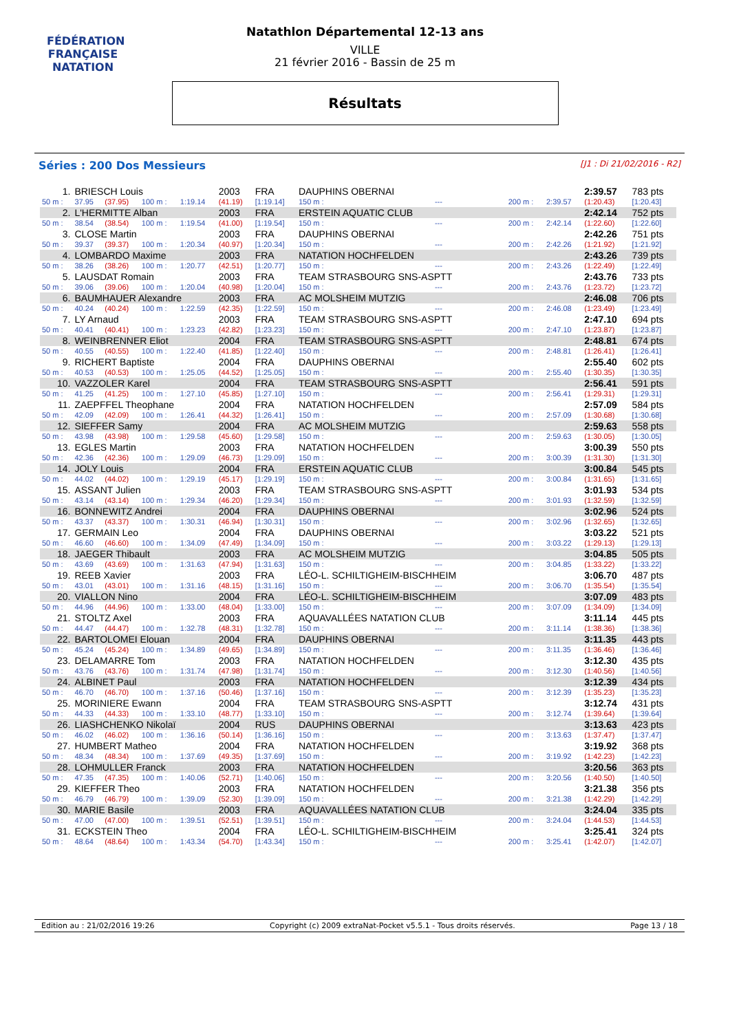FÉDÉRATION FRANÇAISE
NATATION
Natathlon Départemental 12-13 ans
VILLE
21 février 2016 - Bassin de 25 m
Résultats
Séries : 200 Dos Messieurs [J1 : Di 21/02/2016 - R2]
| 1. | BRIESCH Louis | | | | 2003 | FRA | DAUPHINS OBERNAI | | | | | 2:39.57 | 783 pts |
| 50 m : | 37.95 | (37.95) | 100 m : | 1:19.14 | (41.19) | [1:19.14] | 150 m : | --- | | 200 m : | 2:39.57 | (1:20.43) | [1:20.43] |
| 2. | L'HERMITTE Alban | | | | 2003 | FRA | ERSTEIN AQUATIC CLUB | | | | | 2:42.14 | 752 pts |
| 50 m : | 38.54 | (38.54) | 100 m : | 1:19.54 | (41.00) | [1:19.54] | 150 m : | --- | | 200 m : | 2:42.14 | (1:22.60) | [1:22.60] |
| 3. | CLOSE Martin | | | | 2003 | FRA | DAUPHINS OBERNAI | | | | | 2:42.26 | 751 pts |
| 50 m : | 39.37 | (39.37) | 100 m : | 1:20.34 | (40.97) | [1:20.34] | 150 m : | --- | | 200 m : | 2:42.26 | (1:21.92) | [1:21.92] |
| 4. | LOMBARDO Maxime | | | | 2003 | FRA | NATATION HOCHFELDEN | | | | | 2:43.26 | 739 pts |
| 50 m : | 38.26 | (38.26) | 100 m : | 1:20.77 | (42.51) | [1:20.77] | 150 m : | --- | | 200 m : | 2:43.26 | (1:22.49) | [1:22.49] |
| 5. | LAUSDAT Romain | | | | 2003 | FRA | TEAM STRASBOURG SNS-ASPTT | | | | | 2:43.76 | 733 pts |
| 50 m : | 39.06 | (39.06) | 100 m : | 1:20.04 | (40.98) | [1:20.04] | 150 m : | --- | | 200 m : | 2:43.76 | (1:23.72) | [1:23.72] |
| 6. | BAUMHAUER Alexandre | | | | 2003 | FRA | AC MOLSHEIM MUTZIG | | | | | 2:46.08 | 706 pts |
| 50 m : | 40.24 | (40.24) | 100 m : | 1:22.59 | (42.35) | [1:22.59] | 150 m : | --- | | 200 m : | 2:46.08 | (1:23.49) | [1:23.49] |
| 7. | LY Arnaud | | | | 2003 | FRA | TEAM STRASBOURG SNS-ASPTT | | | | | 2:47.10 | 694 pts |
| 50 m : | 40.41 | (40.41) | 100 m : | 1:23.23 | (42.82) | [1:23.23] | 150 m : | --- | | 200 m : | 2:47.10 | (1:23.87) | [1:23.87] |
| 8. | WEINBRENNER Eliot | | | | 2004 | FRA | TEAM STRASBOURG SNS-ASPTT | | | | | 2:48.81 | 674 pts |
| 50 m : | 40.55 | (40.55) | 100 m : | 1:22.40 | (41.85) | [1:22.40] | 150 m : | --- | | 200 m : | 2:48.81 | (1:26.41) | [1:26.41] |
| 9. | RICHERT Baptiste | | | | 2004 | FRA | DAUPHINS OBERNAI | | | | | 2:55.40 | 602 pts |
| 50 m : | 40.53 | (40.53) | 100 m : | 1:25.05 | (44.52) | [1:25.05] | 150 m : | --- | | 200 m : | 2:55.40 | (1:30.35) | [1:30.35] |
| 10. | VAZZOLER Karel | | | | 2004 | FRA | TEAM STRASBOURG SNS-ASPTT | | | | | 2:56.41 | 591 pts |
| 50 m : | 41.25 | (41.25) | 100 m : | 1:27.10 | (45.85) | [1:27.10] | 150 m : | --- | | 200 m : | 2:56.41 | (1:29.31) | [1:29.31] |
| 11. | ZAEPFFEL Theophane | | | | 2004 | FRA | NATATION HOCHFELDEN | | | | | 2:57.09 | 584 pts |
| 50 m : | 42.09 | (42.09) | 100 m : | 1:26.41 | (44.32) | [1:26.41] | 150 m : | --- | | 200 m : | 2:57.09 | (1:30.68) | [1:30.68] |
| 12. | SIEFFER Samy | | | | 2004 | FRA | AC MOLSHEIM MUTZIG | | | | | 2:59.63 | 558 pts |
| 50 m : | 43.98 | (43.98) | 100 m : | 1:29.58 | (45.60) | [1:29.58] | 150 m : | --- | | 200 m : | 2:59.63 | (1:30.05) | [1:30.05] |
| 13. | EGLES Martin | | | | 2003 | FRA | NATATION HOCHFELDEN | | | | | 3:00.39 | 550 pts |
| 50 m : | 42.36 | (42.36) | 100 m : | 1:29.09 | (46.73) | [1:29.09] | 150 m : | --- | | 200 m : | 3:00.39 | (1:31.30) | [1:31.30] |
| 14. | JOLY Louis | | | | 2004 | FRA | ERSTEIN AQUATIC CLUB | | | | | 3:00.84 | 545 pts |
| 50 m : | 44.02 | (44.02) | 100 m : | 1:29.19 | (45.17) | [1:29.19] | 150 m : | --- | | 200 m : | 3:00.84 | (1:31.65) | [1:31.65] |
| 15. | ASSANT Julien | | | | 2003 | FRA | TEAM STRASBOURG SNS-ASPTT | | | | | 3:01.93 | 534 pts |
| 50 m : | 43.14 | (43.14) | 100 m : | 1:29.34 | (46.20) | [1:29.34] | 150 m : | --- | | 200 m : | 3:01.93 | (1:32.59) | [1:32.59] |
| 16. | BONNEWITZ Andrei | | | | 2004 | FRA | DAUPHINS OBERNAI | | | | | 3:02.96 | 524 pts |
| 50 m : | 43.37 | (43.37) | 100 m : | 1:30.31 | (46.94) | [1:30.31] | 150 m : | --- | | 200 m : | 3:02.96 | (1:32.65) | [1:32.65] |
| 17. | GERMAIN Leo | | | | 2004 | FRA | DAUPHINS OBERNAI | | | | | 3:03.22 | 521 pts |
| 50 m : | 46.60 | (46.60) | 100 m : | 1:34.09 | (47.49) | [1:34.09] | 150 m : | --- | | 200 m : | 3:03.22 | (1:29.13) | [1:29.13] |
| 18. | JAEGER Thibault | | | | 2003 | FRA | AC MOLSHEIM MUTZIG | | | | | 3:04.85 | 505 pts |
| 50 m : | 43.69 | (43.69) | 100 m : | 1:31.63 | (47.94) | [1:31.63] | 150 m : | --- | | 200 m : | 3:04.85 | (1:33.22) | [1:33.22] |
| 19. | REEB Xavier | | | | 2003 | FRA | LÉO-L. SCHILTIGHEIM-BISCHHEIM | | | | | 3:06.70 | 487 pts |
| 50 m : | 43.01 | (43.01) | 100 m : | 1:31.16 | (48.15) | [1:31.16] | 150 m : | --- | | 200 m : | 3:06.70 | (1:35.54) | [1:35.54] |
| 20. | VIALLON Nino | | | | 2004 | FRA | LÉO-L. SCHILTIGHEIM-BISCHHEIM | | | | | 3:07.09 | 483 pts |
| 50 m : | 44.96 | (44.96) | 100 m : | 1:33.00 | (48.04) | [1:33.00] | 150 m : | --- | | 200 m : | 3:07.09 | (1:34.09) | [1:34.09] |
| 21. | STOLTZ Axel | | | | 2003 | FRA | AQUAVALLÉES NATATION CLUB | | | | | 3:11.14 | 445 pts |
| 50 m : | 44.47 | (44.47) | 100 m : | 1:32.78 | (48.31) | [1:32.78] | 150 m : | --- | | 200 m : | 3:11.14 | (1:38.36) | [1:38.36] |
| 22. | BARTOLOMEI Elouan | | | | 2004 | FRA | DAUPHINS OBERNAI | | | | | 3:11.35 | 443 pts |
| 50 m : | 45.24 | (45.24) | 100 m : | 1:34.89 | (49.65) | [1:34.89] | 150 m : | --- | | 200 m : | 3:11.35 | (1:36.46) | [1:36.46] |
| 23. | DELAMARRE Tom | | | | 2003 | FRA | NATATION HOCHFELDEN | | | | | 3:12.30 | 435 pts |
| 50 m : | 43.76 | (43.76) | 100 m : | 1:31.74 | (47.98) | [1:31.74] | 150 m : | --- | | 200 m : | 3:12.30 | (1:40.56) | [1:40.56] |
| 24. | ALBINET Paul | | | | 2003 | FRA | NATATION HOCHFELDEN | | | | | 3:12.39 | 434 pts |
| 50 m : | 46.70 | (46.70) | 100 m : | 1:37.16 | (50.46) | [1:37.16] | 150 m : | --- | | 200 m : | 3:12.39 | (1:35.23) | [1:35.23] |
| 25. | MORINIERE Ewann | | | | 2004 | FRA | TEAM STRASBOURG SNS-ASPTT | | | | | 3:12.74 | 431 pts |
| 50 m : | 44.33 | (44.33) | 100 m : | 1:33.10 | (48.77) | [1:33.10] | 150 m : | --- | | 200 m : | 3:12.74 | (1:39.64) | [1:39.64] |
| 26. | LIASHCHENKO Nikolaï | | | | 2004 | RUS | DAUPHINS OBERNAI | | | | | 3:13.63 | 423 pts |
| 50 m : | 46.02 | (46.02) | 100 m : | 1:36.16 | (50.14) | [1:36.16] | 150 m : | --- | | 200 m : | 3:13.63 | (1:37.47) | [1:37.47] |
| 27. | HUMBERT Matheo | | | | 2004 | FRA | NATATION HOCHFELDEN | | | | | 3:19.92 | 368 pts |
| 50 m : | 48.34 | (48.34) | 100 m : | 1:37.69 | (49.35) | [1:37.69] | 150 m : | --- | | 200 m : | 3:19.92 | (1:42.23) | [1:42.23] |
| 28. | LOHMULLER Franck | | | | 2003 | FRA | NATATION HOCHFELDEN | | | | | 3:20.56 | 363 pts |
| 50 m : | 47.35 | (47.35) | 100 m : | 1:40.06 | (52.71) | [1:40.06] | 150 m : | --- | | 200 m : | 3:20.56 | (1:40.50) | [1:40.50] |
| 29. | KIEFFER Theo | | | | 2003 | FRA | NATATION HOCHFELDEN | | | | | 3:21.38 | 356 pts |
| 50 m : | 46.79 | (46.79) | 100 m : | 1:39.09 | (52.30) | [1:39.09] | 150 m : | --- | | 200 m : | 3:21.38 | (1:42.29) | [1:42.29] |
| 30. | MARIE Basile | | | | 2003 | FRA | AQUAVALLÉES NATATION CLUB | | | | | 3:24.04 | 335 pts |
| 50 m : | 47.00 | (47.00) | 100 m : | 1:39.51 | (52.51) | [1:39.51] | 150 m : | --- | | 200 m : | 3:24.04 | (1:44.53) | [1:44.53] |
| 31. | ECKSTEIN Theo | | | | 2004 | FRA | LÉO-L. SCHILTIGHEIM-BISCHHEIM | | | | | 3:25.41 | 324 pts |
| 50 m : | 48.64 | (48.64) | 100 m : | 1:43.34 | (54.70) | [1:43.34] | 150 m : | --- | | 200 m : | 3:25.41 | (1:42.07) | [1:42.07] |
Edition au : 21/02/2016 19:26 Copyright (c) 2009 extraNat-Pocket v5.5.1 - Tous droits réservés. Page 13 / 18